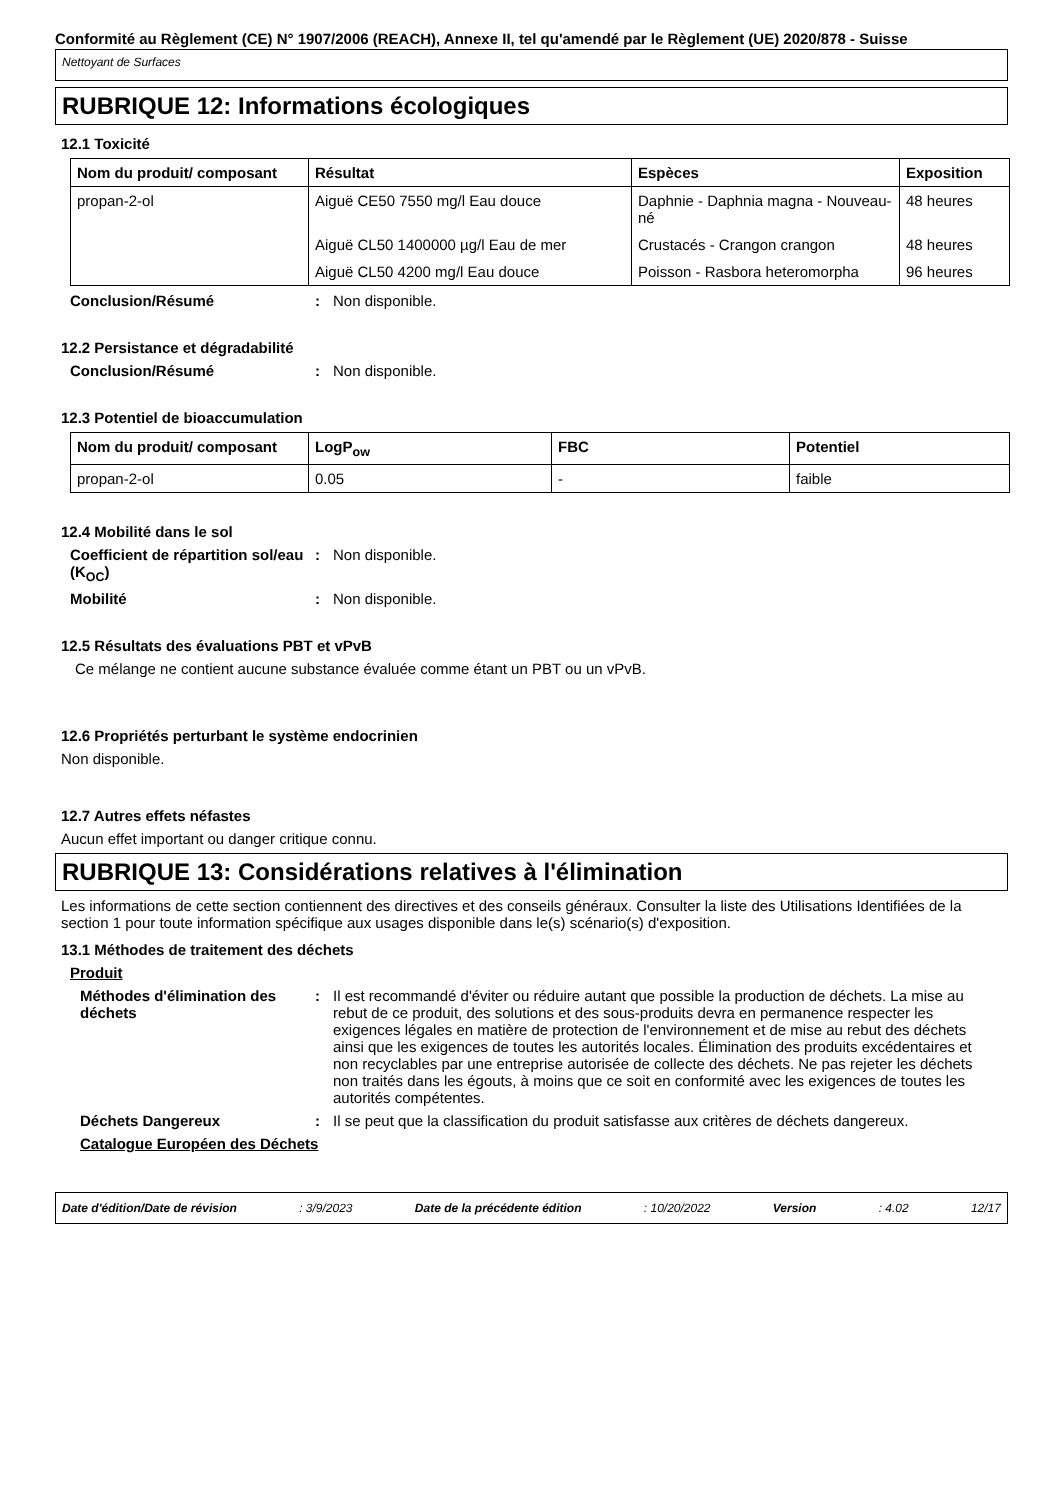Conformité au Règlement (CE) N° 1907/2006 (REACH), Annexe II, tel qu'amendé par le Règlement (UE) 2020/878 - Suisse
Nettoyant de Surfaces
RUBRIQUE 12: Informations écologiques
12.1 Toxicité
| Nom du produit/ composant | Résultat | Espèces | Exposition |
| --- | --- | --- | --- |
| propan-2-ol | Aiguë CE50 7550 mg/l Eau douce | Daphnie - Daphnia magna - Nouveau-né | 48 heures |
| | Aiguë CL50 1400000 µg/l Eau de mer | Crustacés - Crangon crangon | 48 heures |
| | Aiguë CL50 4200 mg/l Eau douce | Poisson - Rasbora heteromorpha | 96 heures |
Conclusion/Résumé : Non disponible.
12.2 Persistance et dégradabilité
Conclusion/Résumé : Non disponible.
12.3 Potentiel de bioaccumulation
| Nom du produit/ composant | LogP<sub>ow</sub> | FBC | Potentiel |
| --- | --- | --- | --- |
| propan-2-ol | 0.05 | - | faible |
12.4 Mobilité dans le sol
Coefficient de répartition sol/eau (K<sub>OC</sub>)
: Non disponible.
Mobilité : Non disponible.
12.5 Résultats des évaluations PBT et vPvB
Ce mélange ne contient aucune substance évaluée comme étant un PBT ou un vPvB.
12.6 Propriétés perturbant le système endocrinien
Non disponible.
12.7 Autres effets néfastes
Aucun effet important ou danger critique connu.
RUBRIQUE 13: Considérations relatives à l'élimination
Les informations de cette section contiennent des directives et des conseils généraux. Consulter la liste des Utilisations Identifiées de la section 1 pour toute information spécifique aux usages disponible dans le(s) scénario(s) d'exposition.
13.1 Méthodes de traitement des déchets
Produit
Méthodes d'élimination des déchets
: Il est recommandé d'éviter ou réduire autant que possible la production de déchets. La mise au rebut de ce produit, des solutions et des sous-produits devra en permanence respecter les exigences légales en matière de protection de l'environnement et de mise au rebut des déchets ainsi que les exigences de toutes les autorités locales. Élimination des produits excédentaires et non recyclables par une entreprise autorisée de collecte des déchets. Ne pas rejeter les déchets non traités dans les égouts, à moins que ce soit en conformité avec les exigences de toutes les autorités compétentes.
Déchets Dangereux : Il se peut que la classification du produit satisfasse aux critères de déchets dangereux.
Catalogue Européen des Déchets
Date d'édition/Date de révision : 3/9/2023 Date de la précédente édition : 10/20/2022 Version : 4.02 12/17